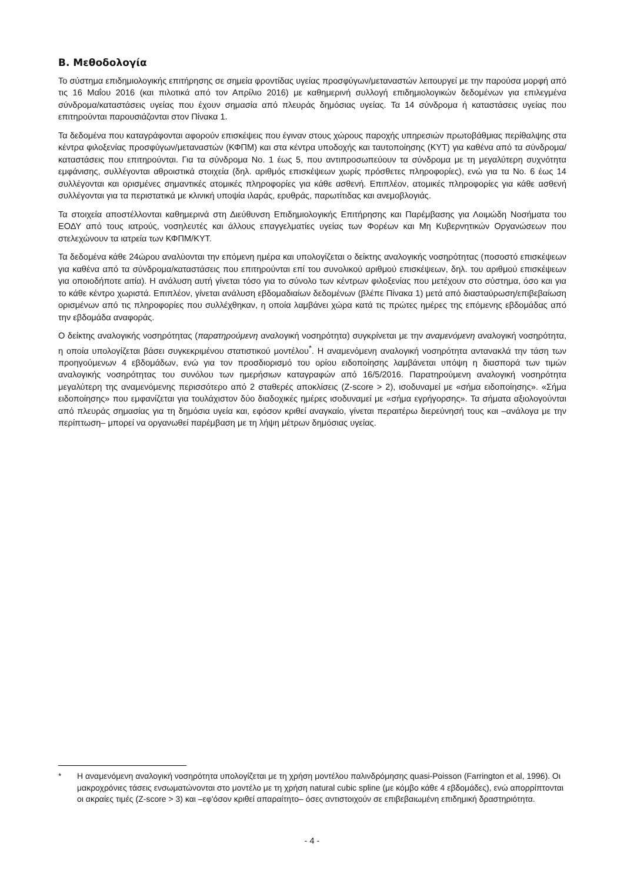Β. Μεθοδολογία
Το σύστημα επιδημιολογικής επιτήρησης σε σημεία φροντίδας υγείας προσφύγων/μεταναστών λειτουργεί με την παρούσα μορφή από τις 16 Μαΐου 2016 (και πιλοτικά από τον Απρίλιο 2016) με καθημερινή συλλογή επιδημιολογικών δεδομένων για επιλεγμένα σύνδρομα/καταστάσεις υγείας που έχουν σημασία από πλευράς δημόσιας υγείας. Τα 14 σύνδρομα ή καταστάσεις υγείας που επιτηρούνται παρουσιάζονται στον Πίνακα 1.
Τα δεδομένα που καταγράφονται αφορούν επισκέψεις που έγιναν στους χώρους παροχής υπηρεσιών πρωτοβάθμιας περίθαλψης στα κέντρα φιλοξενίας προσφύγων/μεταναστών (ΚΦΠΜ) και στα κέντρα υποδοχής και ταυτοποίησης (ΚΥΤ) για καθένα από τα σύνδρομα/καταστάσεις που επιτηρούνται. Για τα σύνδρομα Νο. 1 έως 5, που αντιπροσωπεύουν τα σύνδρομα με τη μεγαλύτερη συχνότητα εμφάνισης, συλλέγονται αθροιστικά στοιχεία (δηλ. αριθμός επισκέψεων χωρίς πρόσθετες πληροφορίες), ενώ για τα Νο. 6 έως 14 συλλέγονται και ορισμένες σημαντικές ατομικές πληροφορίες για κάθε ασθενή. Επιπλέον, ατομικές πληροφορίες για κάθε ασθενή συλλέγονται για τα περιστατικά με κλινική υποψία ιλαράς, ερυθράς, παρωτίτιδας και ανεμοβλογιάς.
Τα στοιχεία αποστέλλονται καθημερινά στη Διεύθυνση Επιδημιολογικής Επιτήρησης και Παρέμβασης για Λοιμώδη Νοσήματα του ΕΟΔΥ από τους ιατρούς, νοσηλευτές και άλλους επαγγελματίες υγείας των Φορέων και Μη Κυβερνητικών Οργανώσεων που στελεχώνουν τα ιατρεία των ΚΦΠΜ/ΚΥΤ.
Τα δεδομένα κάθε 24ώρου αναλύονται την επόμενη ημέρα και υπολογίζεται ο δείκτης αναλογικής νοσηρότητας (ποσοστό επισκέψεων για καθένα από τα σύνδρομα/καταστάσεις που επιτηρούνται επί του συνολικού αριθμού επισκέψεων, δηλ. του αριθμού επισκέψεων για οποιοδήποτε αιτία). Η ανάλυση αυτή γίνεται τόσο για το σύνολο των κέντρων φιλοξενίας που μετέχουν στο σύστημα, όσο και για το κάθε κέντρο χωριστά. Επιπλέον, γίνεται ανάλυση εβδομαδιαίων δεδομένων (βλέπε Πίνακα 1) μετά από διασταύρωση/επιβεβαίωση ορισμένων από τις πληροφορίες που συλλέχθηκαν, η οποία λαμβάνει χώρα κατά τις πρώτες ημέρες της επόμενης εβδομάδας από την εβδομάδα αναφοράς.
Ο δείκτης αναλογικής νοσηρότητας (παρατηρούμενη αναλογική νοσηρότητα) συγκρίνεται με την αναμενόμενη αναλογική νοσηρότητα, η οποία υπολογίζεται βάσει συγκεκριμένου στατιστικού μοντέλου<sup>*</sup>. Η αναμενόμενη αναλογική νοσηρότητα αντανακλά την τάση των προηγούμενων 4 εβδομάδων, ενώ για τον προσδιορισμό του ορίου ειδοποίησης λαμβάνεται υπόψη η διασπορά των τιμών αναλογικής νοσηρότητας του συνόλου των ημερήσιων καταγραφών από 16/5/2016. Παρατηρούμενη αναλογική νοσηρότητα μεγαλύτερη της αναμενόμενης περισσότερο από 2 σταθερές αποκλίσεις (Z-score > 2), ισοδυναμεί με «σήμα ειδοποίησης». «Σήμα ειδοποίησης» που εμφανίζεται για τουλάχιστον δύο διαδοχικές ημέρες ισοδυναμεί με «σήμα εγρήγορσης». Τα σήματα αξιολογούνται από πλευράς σημασίας για τη δημόσια υγεία και, εφόσον κριθεί αναγκαίο, γίνεται περαιτέρω διερεύνησή τους και –ανάλογα με την περίπτωση– μπορεί να οργανωθεί παρέμβαση με τη λήψη μέτρων δημόσιας υγείας.
* Η αναμενόμενη αναλογική νοσηρότητα υπολογίζεται με τη χρήση μοντέλου παλινδρόμησης quasi-Poisson (Farrington et al, 1996). Οι μακροχρόνιες τάσεις ενσωματώνονται στο μοντέλο με τη χρήση natural cubic spline (με κόμβο κάθε 4 εβδομάδες), ενώ απορρίπτονται οι ακραίες τιμές (Z-score > 3) και –εφ'όσον κριθεί απαραίτητο– όσες αντιστοιχούν σε επιβεβαιωμένη επιδημική δραστηριότητα.
- 4 -